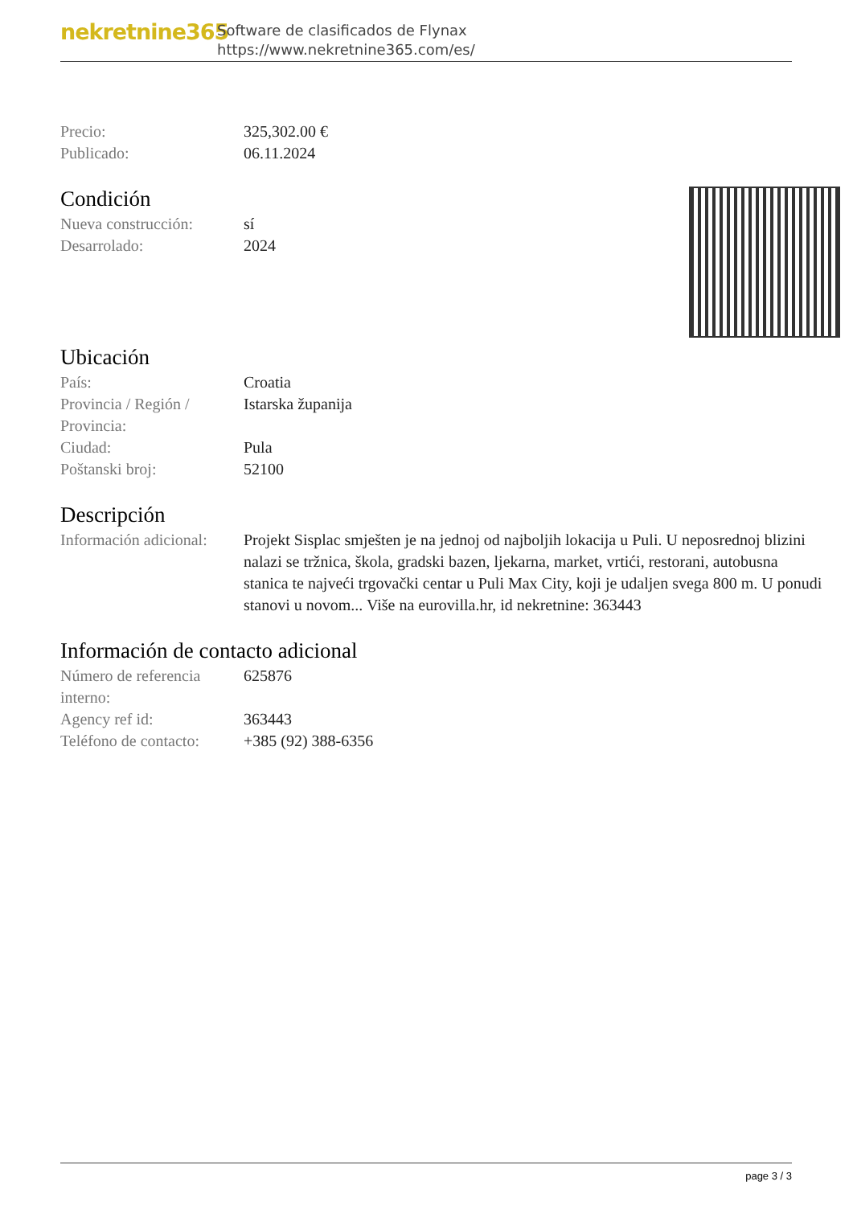nekretnine365
Software de clasificados de Flynax
https://www.nekretnine365.com/es/
Precio: 325,302.00 €
Publicado: 06.11.2024
Condición
Nueva construcción: sí
Desarrolado: 2024
Ubicación
País: Croatia
Provincia / Región / Provincia:
Istarska županija
Ciudad: Pula
Poštanski broj: 52100
Descripción
Información adicional:
Projekt Sisplac smješten je na jednoj od najboljih lokacija u Puli. U neposrednoj blizini nalazi se tržnica, škola, gradski bazen, ljekarna, market, vrtići, restorani, autobusna stanica te najveći trgovački centar u Puli Max City, koji je udaljen svega 800 m. U ponudi stanovi u novom... Više na eurovilla.hr, id nekretnine: 363443
Información de contacto adicional
Número de referencia interno:
625876
Agency ref id: 363443
Teléfono de contacto:
+385 (92) 388-6356
page 3 / 3